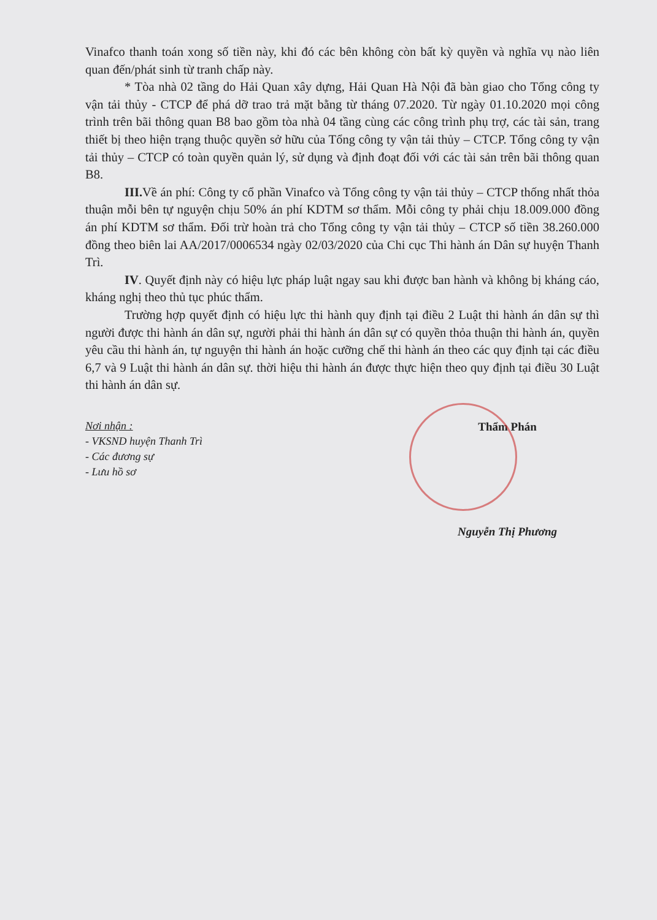Vinafco thanh toán xong số tiền này, khi đó các bên không còn bất kỳ quyền và nghĩa vụ nào liên quan đến/phát sinh từ tranh chấp này.
* Tòa nhà 02 tầng do Hải Quan xây dựng, Hải Quan Hà Nội đã bàn giao cho Tổng công ty vận tải thủy - CTCP để phá dỡ trao trả mặt bằng từ tháng 07.2020. Từ ngày 01.10.2020 mọi công trình trên bãi thông quan B8 bao gồm tòa nhà 04 tầng cùng các công trình phụ trợ, các tài sản, trang thiết bị theo hiện trạng thuộc quyền sở hữu của Tổng công ty vận tải thủy – CTCP. Tổng công ty vận tải thủy – CTCP có toàn quyền quản lý, sử dụng và định đoạt đối với các tài sản trên bãi thông quan B8.
III. Về án phí: Công ty cổ phần Vinafco và Tổng công ty vận tải thủy – CTCP thống nhất thỏa thuận mỗi bên tự nguyện chịu 50% án phí KDTM sơ thẩm. Mỗi công ty phải chịu 18.009.000 đồng án phí KDTM sơ thẩm. Đối trừ hoàn trả cho Tổng công ty vận tải thủy – CTCP số tiền 38.260.000 đồng theo biên lai AA/2017/0006534 ngày 02/03/2020 của Chi cục Thi hành án Dân sự huyện Thanh Trì.
IV. Quyết định này có hiệu lực pháp luật ngay sau khi được ban hành và không bị kháng cáo, kháng nghị theo thủ tục phúc thẩm.
Trường hợp quyết định có hiệu lực thi hành quy định tại điều 2 Luật thi hành án dân sự thì người được thi hành án dân sự, người phải thi hành án dân sự có quyền thỏa thuận thi hành án, quyền yêu cầu thi hành án, tự nguyện thi hành án hoặc cưỡng chế thi hành án theo các quy định tại các điều 6,7 và 9 Luật thi hành án dân sự. thời hiệu thi hành án được thực hiện theo quy định tại điều 30 Luật thi hành án dân sự.
Nơi nhận :
- VKSND huyện Thanh Trì
- Các đương sự
- Lưu hồ sơ
Thẩm Phán
Nguyễn Thị Phương